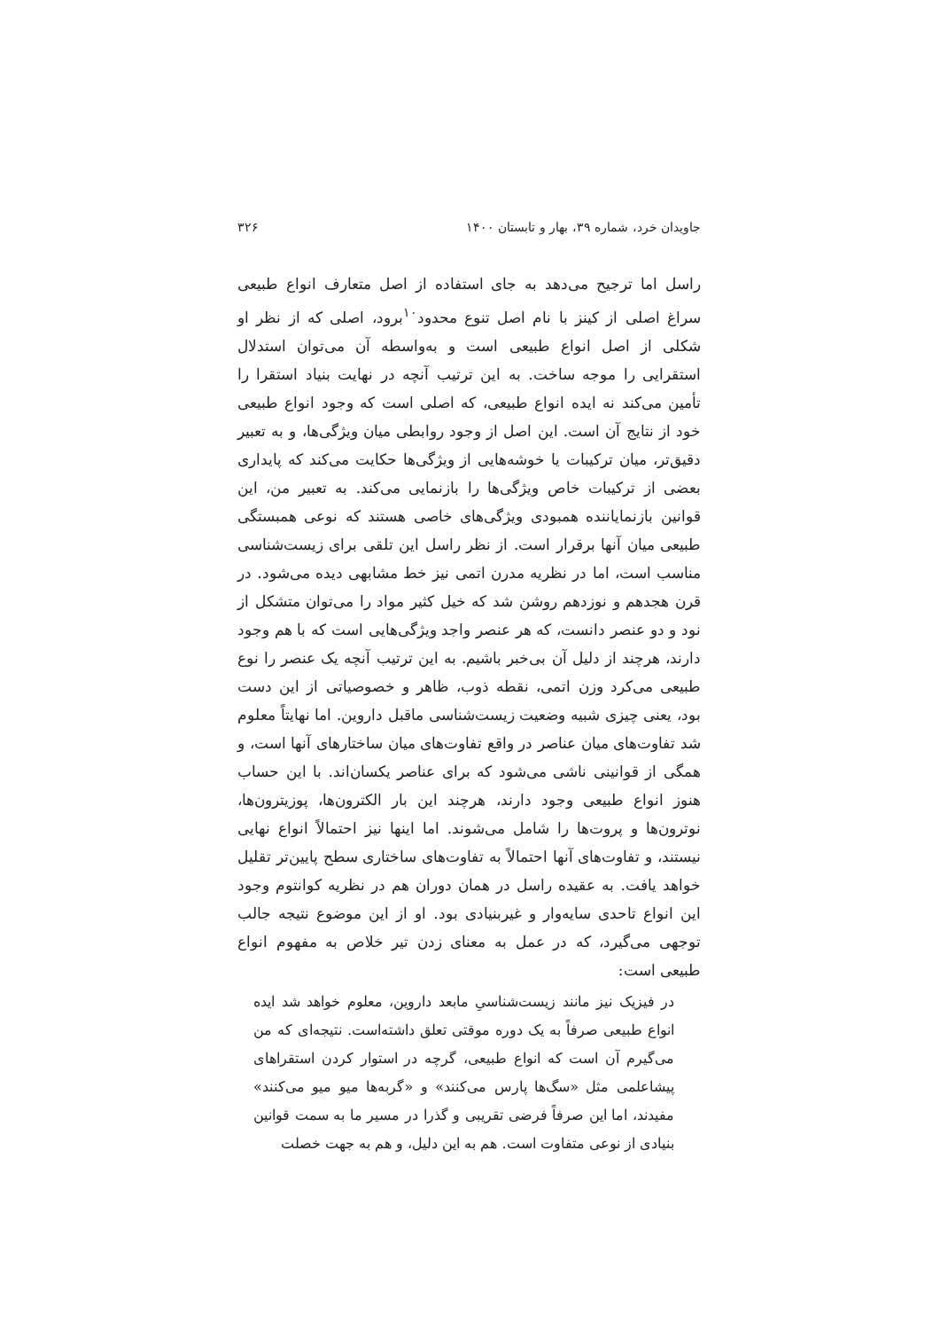جاویدان خرد، شماره ۳۹، بهار و تابستان ۱۴۰۰ ۳۲۶
راسل اما ترجیح می‌دهد به جای استفاده از اصل متعارف انواع طبیعی سراغ اصلی از کینز با نام اصل تنوع محدود<sup>۱۰</sup>برود، اصلی که از نظر او شکلی از اصل انواع طبیعی است و به‌واسطه آن می‌توان استدلال استقرایی را موجه ساخت. به این ترتیب آنچه در نهایت بنیاد استقرا را تأمین می‌کند نه ایده انواع طبیعی، که اصلی است که وجود انواع طبیعی خود از نتایج آن است. این اصل از وجود روابطی میان ویژگی‌ها، و به تعبیر دقیق‌تر، میان ترکیبات یا خوشه‌هایی از ویژگی‌ها حکایت می‌کند که پایداری بعضی از ترکیبات خاص ویژگی‌ها را بازنمایی می‌کند. به تعبیر من، این قوانین بازنمایاننده همبودی ویژگی‌های خاصی هستند که نوعی همبستگی طبیعی میان آنها برقرار است. از نظر راسل این تلقی برای زیست‌شناسی مناسب است، اما در نظریه مدرن اتمی نیز خط مشابهی دیده می‌شود. در قرن هجدهم و نوزدهم روشن شد که خیل کثیر مواد را می‌توان متشکل از نود و دو عنصر دانست، که هر عنصر واجد ویژگی‌هایی است که با هم وجود دارند، هرچند از دلیل آن بی‌خبر باشیم. به این ترتیب آنچه یک عنصر را نوع طبیعی می‌کرد وزن اتمی، نقطه ذوب، ظاهر و خصوصیاتی از این دست بود، یعنی چیزی شبیه وضعیت زیست‌شناسی ماقبل داروین. اما نهایتاً معلوم شد تفاوت‌های میان عناصر در واقع تفاوت‌های میان ساختارهای آنها است، و همگی از قوانینی ناشی می‌شود که برای عناصر یکسان‌اند. با این حساب هنوز انواع طبیعی وجود دارند، هرچند این بار الکترون‌ها، پوزیترون‌ها، نوترون‌ها و پروت‌ها را شامل می‌شوند. اما اینها نیز احتمالاً انواع نهایی نیستند، و تفاوت‌های آنها احتمالاً به تفاوت‌های ساختاری سطح پایین‌تر تقلیل خواهد یافت. به عقیده راسل در همان دوران هم در نظریه کوانتوم وجود این انواع تاحدی سایه‌وار و غیربنیادی بود. او از این موضوع نتیجه جالب توجهی می‌گیرد، که در عمل به معنای زدن تیر خلاص به مفهوم انواع طبیعی است:
در فیزیک نیز مانند زیست‌شناسیِ مابعد داروین، معلوم خواهد شد ایده انواع طبیعی صرفاً به یک دوره موقتی تعلق داشته‌است. نتیجه‌ای که من می‌گیرم آن است که انواع طبیعی، گرچه در استوار کردن استقراهای پیشاعلمی مثل «سگ‌ها پارس می‌کنند» و «گربه‌ها میو میو می‌کنند» مفیدند، اما این صرفاً فرضی تقریبی و گذرا در مسیر ما به سمت قوانین بنیادی از نوعی متفاوت است. هم به این دلیل، و هم به جهت خصلت